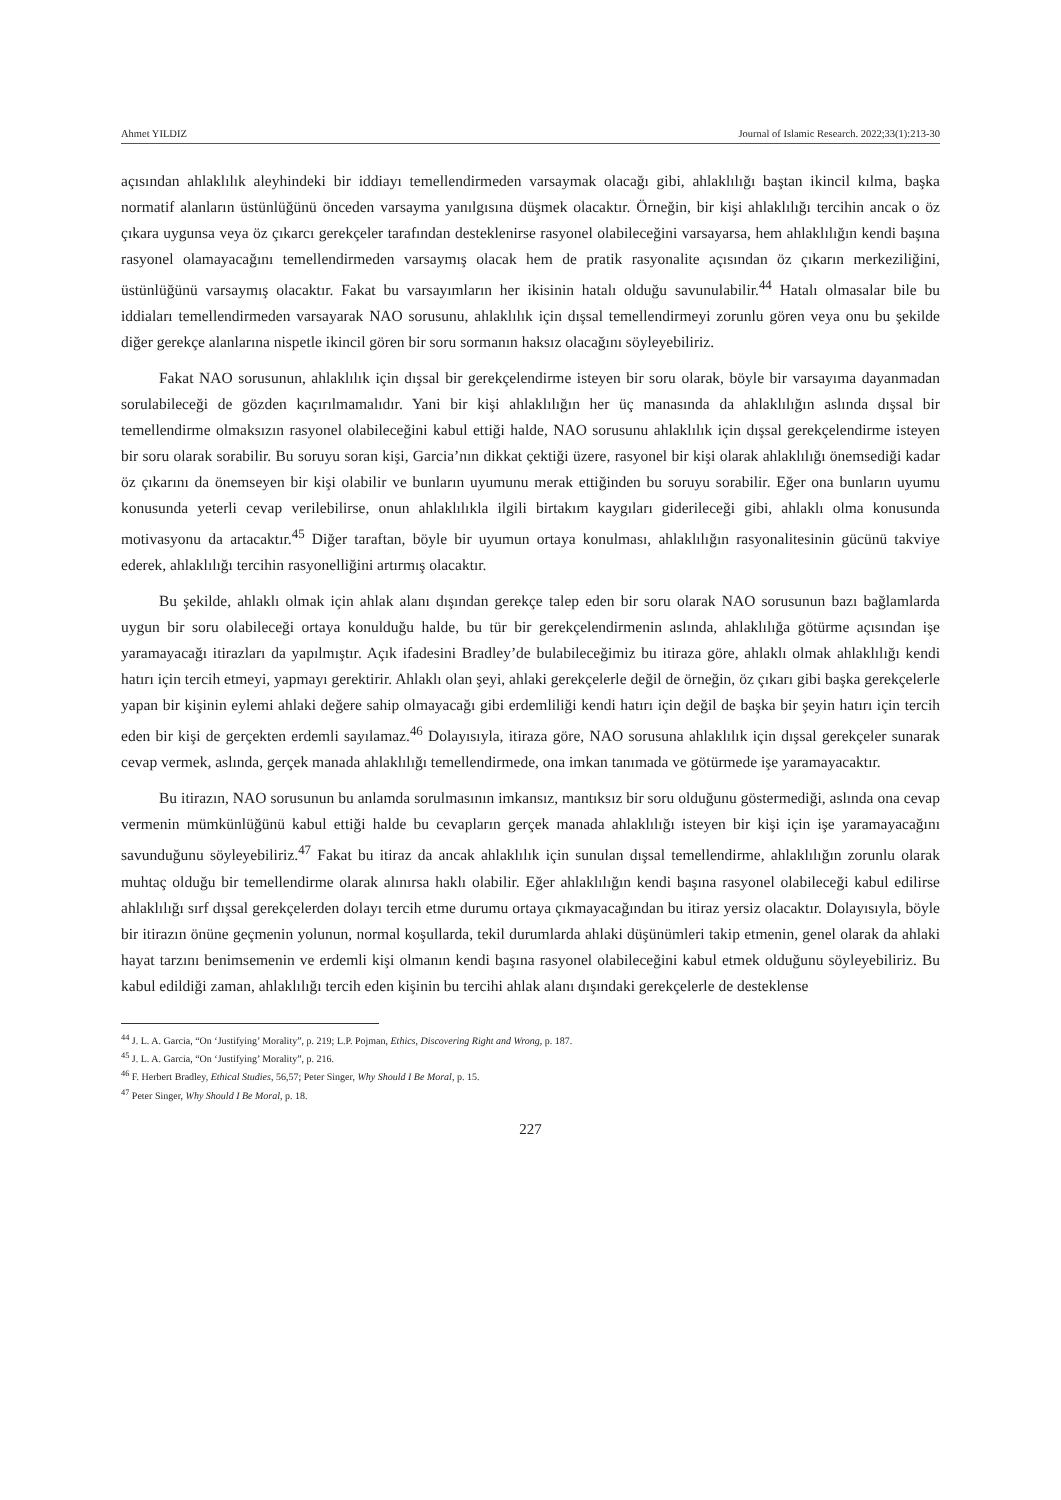Ahmet YILDIZ Journal of Islamic Research. 2022;33(1):213-30
açısından ahlaklılık aleyhindeki bir iddiayı temellendirmeden varsaymak olacağı gibi, ahlaklılığı baştan ikincil kılma, başka normatif alanların üstünlüğünü önceden varsayma yanılgısına düşmek olacaktır. Örneğin, bir kişi ahlaklılığı tercihin ancak o öz çıkara uygunsa veya öz çıkarcı gerekçeler tarafından desteklenirse rasyonel olabileceğini varsayarsa, hem ahlaklılığın kendi başına rasyonel olamayacağını temellendirmeden varsaymış olacak hem de pratik rasyonalite açısından öz çıkarın merkeziliğini, üstünlüğünü varsaymış olacaktır. Fakat bu varsayımların her ikisinin hatalı olduğu savunulabilir.<sup>44</sup> Hatalı olmasalar bile bu iddiaları temellendirmeden varsayarak NAO sorusunu, ahlaklılık için dışsal temellendirmeyi zorunlu gören veya onu bu şekilde diğer gerekçe alanlarına nispetle ikincil gören bir soru sormanın haksız olacağını söyleyebiliriz.
Fakat NAO sorusunun, ahlaklılık için dışsal bir gerekçelendirme isteyen bir soru olarak, böyle bir varsayıma dayanmadan sorulabileceği de gözden kaçırılmamalıdır. Yani bir kişi ahlaklılığın her üç manasında da ahlaklılığın aslında dışsal bir temellendirme olmaksızın rasyonel olabileceğini kabul ettiği halde, NAO sorusunu ahlaklılık için dışsal gerekçelendirme isteyen bir soru olarak sorabilir. Bu soruyu soran kişi, Garcia’nın dikkat çektiği üzere, rasyonel bir kişi olarak ahlaklılığı önemsediği kadar öz çıkarını da önemseyen bir kişi olabilir ve bunların uyumunu merak ettiğinden bu soruyu sorabilir. Eğer ona bunların uyumu konusunda yeterli cevap verilebilirse, onun ahlaklılıkla ilgili birtakım kaygıları giderileceği gibi, ahlaklı olma konusunda motivasyonu da artacaktır.<sup>45</sup> Diğer taraftan, böyle bir uyumun ortaya konulması, ahlaklılığın rasyonalitesinin gücünü takviye ederek, ahlaklılığı tercihin rasyonelliğini artırmış olacaktır.
Bu şekilde, ahlaklı olmak için ahlak alanı dışından gerekçe talep eden bir soru olarak NAO sorusunun bazı bağlamlarda uygun bir soru olabileceği ortaya konulduğu halde, bu tür bir gerekçelendirmenin aslında, ahlaklılığa götürme açısından işe yaramayacağı itirazları da yapılmıştır. Açık ifadesini Bradley’de bulabileceğimiz bu itiraza göre, ahlaklı olmak ahlaklılığı kendi hatırı için tercih etmeyi, yapmayı gerektirir. Ahlaklı olan şeyi, ahlaki gerekçelerle değil de örneğin, öz çıkarı gibi başka gerekçelerle yapan bir kişinin eylemi ahlaki değere sahip olmayacağı gibi erdemliliği kendi hatırı için değil de başka bir şeyin hatırı için tercih eden bir kişi de gerçekten erdemli sayılamaz.<sup>46</sup> Dolayısıyla, itiraza göre, NAO sorusuna ahlaklılık için dışsal gerekçeler sunarak cevap vermek, aslında, gerçek manada ahlaklılığı temellendirmede, ona imkan tanımada ve götürmede işe yaramayacaktır.
Bu itirazın, NAO sorusunun bu anlamda sorulmasının imkansız, mantıksız bir soru olduğunu göstermediği, aslında ona cevap vermenin mümkünlüğünü kabul ettiği halde bu cevapların gerçek manada ahlaklılığı isteyen bir kişi için işe yaramayacağını savunduğunu söyleyebiliriz.<sup>47</sup> Fakat bu itiraz da ancak ahlaklılık için sunulan dışsal temellendirme, ahlaklılığın zorunlu olarak muhtaç olduğu bir temellendirme olarak alınırsa haklı olabilir. Eğer ahlaklılığın kendi başına rasyonel olabileceği kabul edilirse ahlaklılığı sırf dışsal gerekçelerden dolayı tercih etme durumu ortaya çıkmayacağından bu itiraz yersiz olacaktır. Dolayısıyla, böyle bir itirazın önüne geçmenin yolunun, normal koşullarda, tekil durumlarda ahlaki düşünümleri takip etmenin, genel olarak da ahlaki hayat tarzını benimsemenin ve erdemli kişi olmanın kendi başına rasyonel olabileceğini kabul etmek olduğunu söyleyebiliriz. Bu kabul edildiği zaman, ahlaklılığı tercih eden kişinin bu tercihi ahlak alanı dışındaki gerekçelerle de desteklense
<sup>44</sup> J. L. A. Garcia, “On ‘Justifying’ Morality”, p. 219; L.P. Pojman, Ethics, Discovering Right and Wrong, p. 187.
<sup>45</sup> J. L. A. Garcia, “On ‘Justifying’ Morality”, p. 216.
<sup>46</sup> F. Herbert Bradley, Ethical Studies, 56,57; Peter Singer, Why Should I Be Moral, p. 15.
<sup>47</sup> Peter Singer, Why Should I Be Moral, p. 18.
227